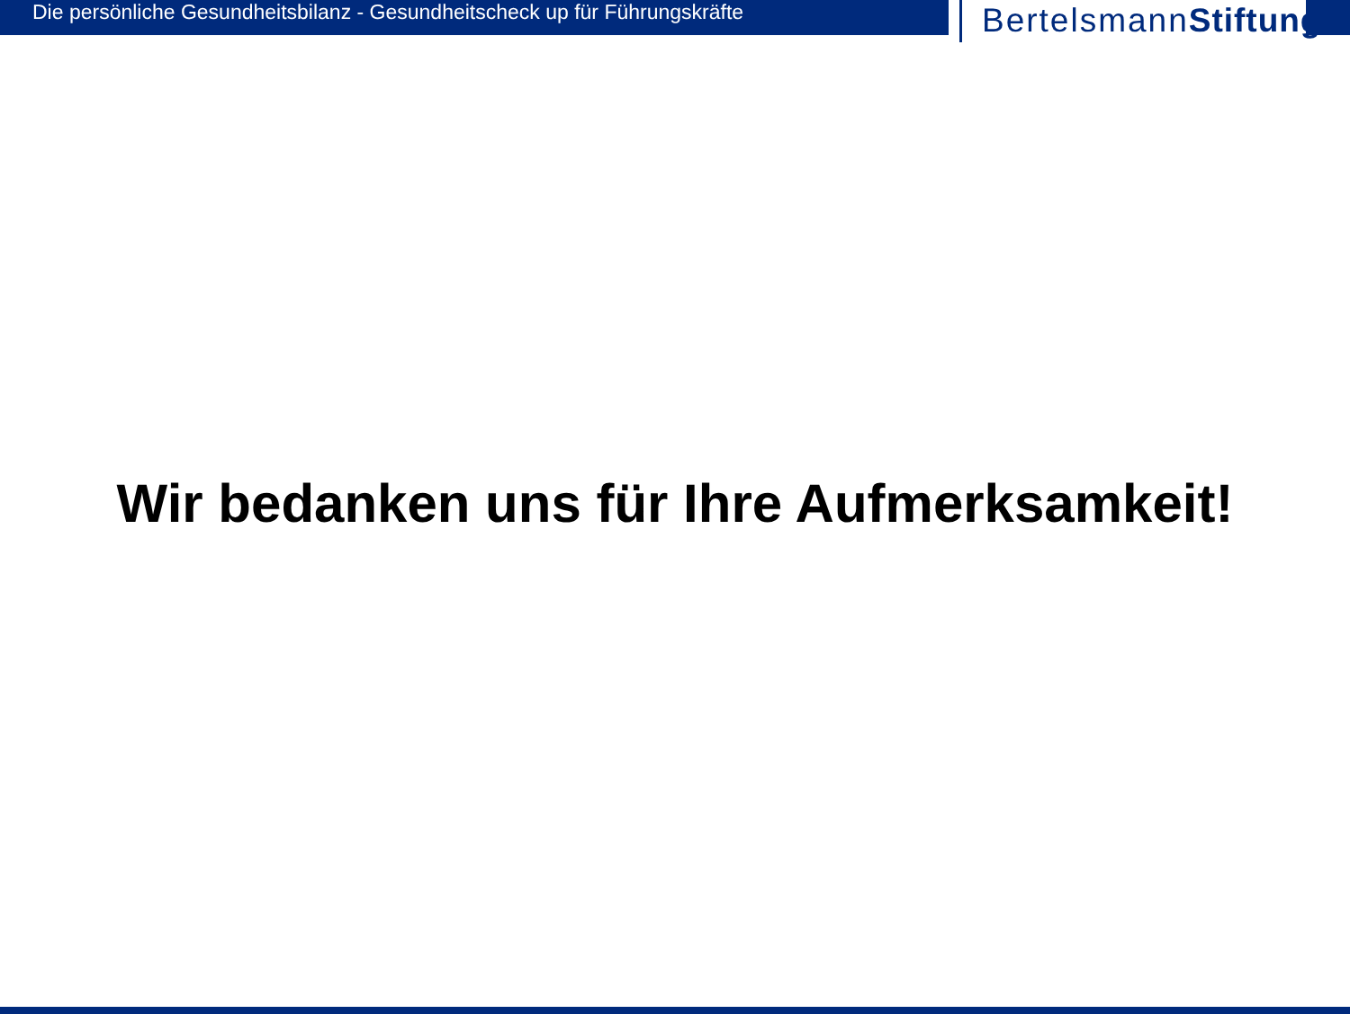Die persönliche Gesundheitsbilanz - Gesundheitscheck up für Führungskräfte
BertelsmannStiftung
Wir bedanken uns für Ihre Aufmerksamkeit!